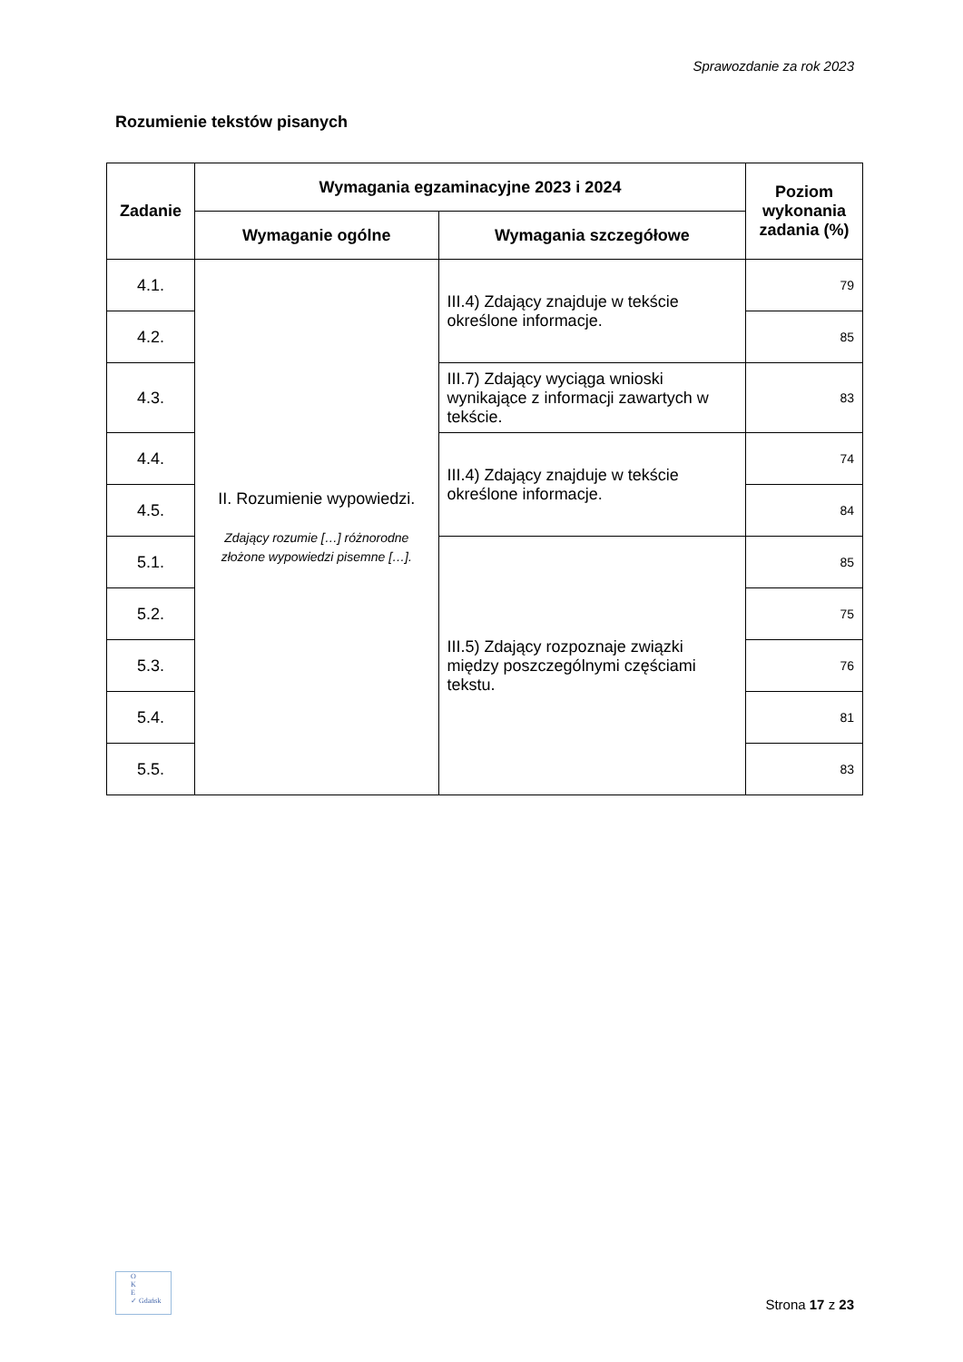Sprawozdanie za rok 2023
Rozumienie tekstów pisanych
| Zadanie | Wymagania egzaminacyjne 2023 i 2024 | | Poziom wykonania zadania (%) |
| --- | --- | --- | --- |
| | Wymaganie ogólne | Wymagania szczegółowe | |
| 4.1. | II. Rozumienie wypowiedzi. Zdający rozumie […] różnorodne złożone wypowiedzi pisemne […]. | III.4) Zdający znajduje w tekście określone informacje. | 79 |
| 4.2. | | | 85 |
| 4.3. | | III.7) Zdający wyciąga wnioski wynikające z informacji zawartych w tekście. | 83 |
| 4.4. | | III.4) Zdający znajduje w tekście określone informacje. | 74 |
| 4.5. | | | 84 |
| 5.1. | | III.5) Zdający rozpoznaje związki między poszczególnymi częściami tekstu. | 85 |
| 5.2. | | | 75 |
| 5.3. | | | 76 |
| 5.4. | | | 81 |
| 5.5. | | | 83 |
O
K
E
✓ Gdańsk
Strona 17 z 23